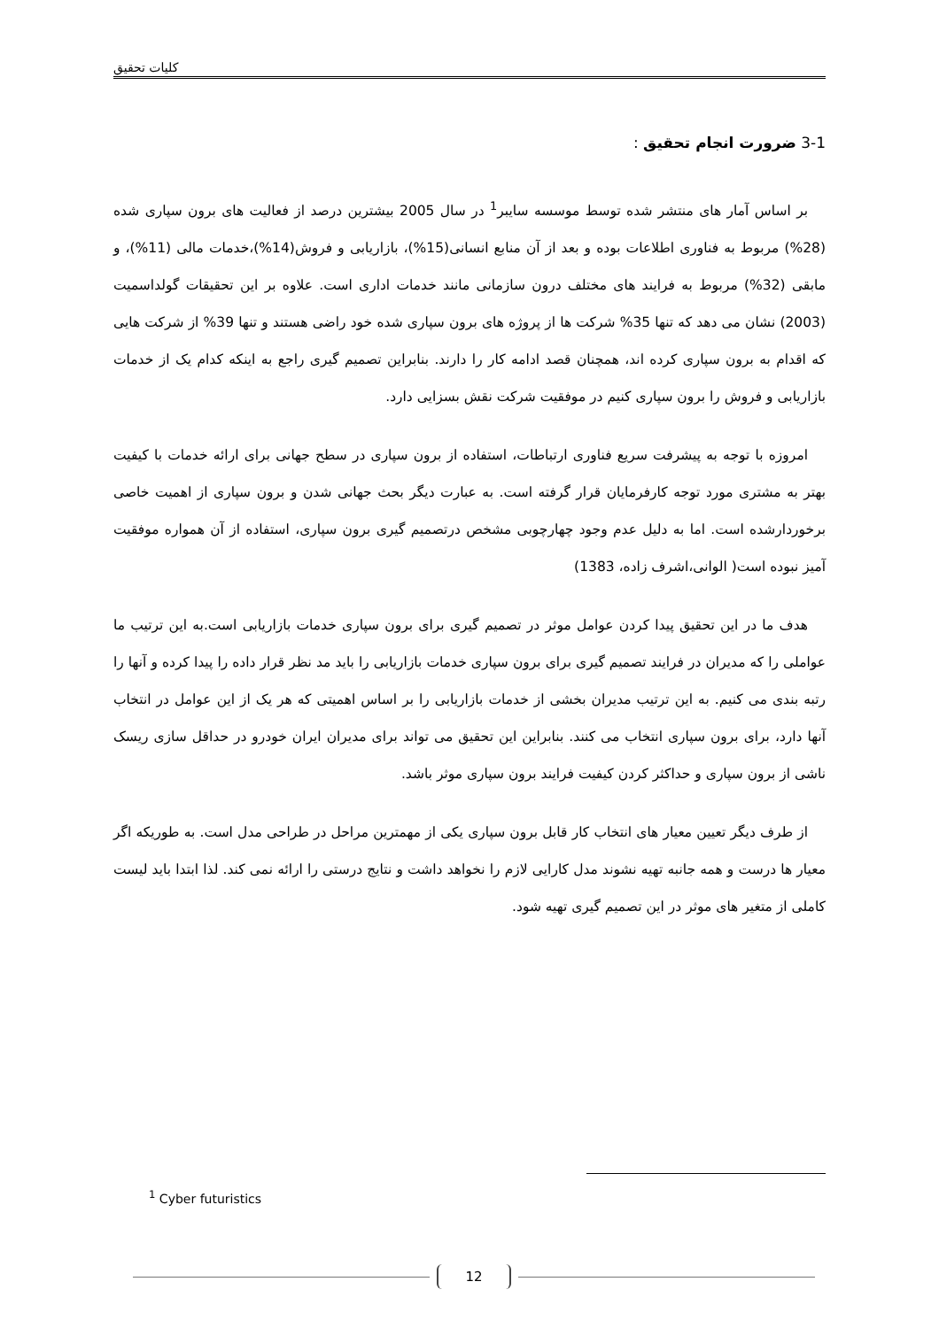کلیات تحقیق
3-1 ضرورت انجام تحقیق :
بر اساس آمار های منتشر شده توسط موسسه سایبر<sup>1</sup> در سال 2005 بیشترین درصد از فعالیت های برون سپاری شده (28%) مربوط به فناوری اطلاعات بوده و بعد از آن منابع انسانی(15%)، بازاریابی و فروش(14%)،خدمات مالی (11%)، و مابقی (32%) مربوط به فرایند های مختلف درون سازمانی مانند خدمات اداری است. علاوه بر این تحقیقات گولداسمیت (2003) نشان می دهد که تنها 35% شرکت ها از پروژه های برون سپاری شده خود راضی هستند و تنها 39% از شرکت هایی که اقدام به برون سپاری کرده اند، همچنان قصد ادامه کار را دارند. بنابراین تصمیم گیری راجع به اینکه کدام یک از خدمات بازاریابی و فروش را برون سپاری کنیم در موفقیت شرکت نقش بسزایی دارد.
امروزه با توجه به پیشرفت سریع فناوری ارتباطات، استفاده از برون سپاری در سطح جهانی برای ارائه خدمات با کیفیت بهتر به مشتری مورد توجه کارفرمایان قرار گرفته است. به عبارت دیگر بحث جهانی شدن و برون سپاری از اهمیت خاصی برخوردارشده است. اما به دلیل عدم وجود چهارچوبی مشخص درتصمیم گیری برون سپاری، استفاده از آن همواره موفقیت آمیز نبوده است( الوانی،اشرف زاده، 1383)
هدف ما در این تحقیق پیدا کردن عوامل موثر در تصمیم گیری برای برون سپاری خدمات بازاریابی است.به این ترتیب ما عواملی را که مدیران در فرایند تصمیم گیری برای برون سپاری خدمات بازاریابی را باید مد نظر قرار داده را پیدا کرده و آنها را رتبه بندی می کنیم. به این ترتیب مدیران بخشی از خدمات بازاریابی را بر اساس اهمیتی که هر یک از این عوامل در انتخاب آنها دارد، برای برون سپاری انتخاب می کنند. بنابراین این تحقیق می تواند برای مدیران ایران خودرو در حداقل سازی ریسک ناشی از برون سپاری و حداکثر کردن کیفیت فرایند برون سپاری موثر باشد.
از طرف دیگر تعیین معیار های انتخاب کار قابل برون سپاری یکی از مهمترین مراحل در طراحی مدل است. به طوریکه اگر معیار ها درست و همه جانبه تهیه نشوند مدل کارایی لازم را نخواهد داشت و نتایج درستی را ارائه نمی کند. لذا ابتدا باید لیست کاملی از متغیر های موثر در این تصمیم گیری تهیه شود.
<sup>1</sup> Cyber futuristics
12